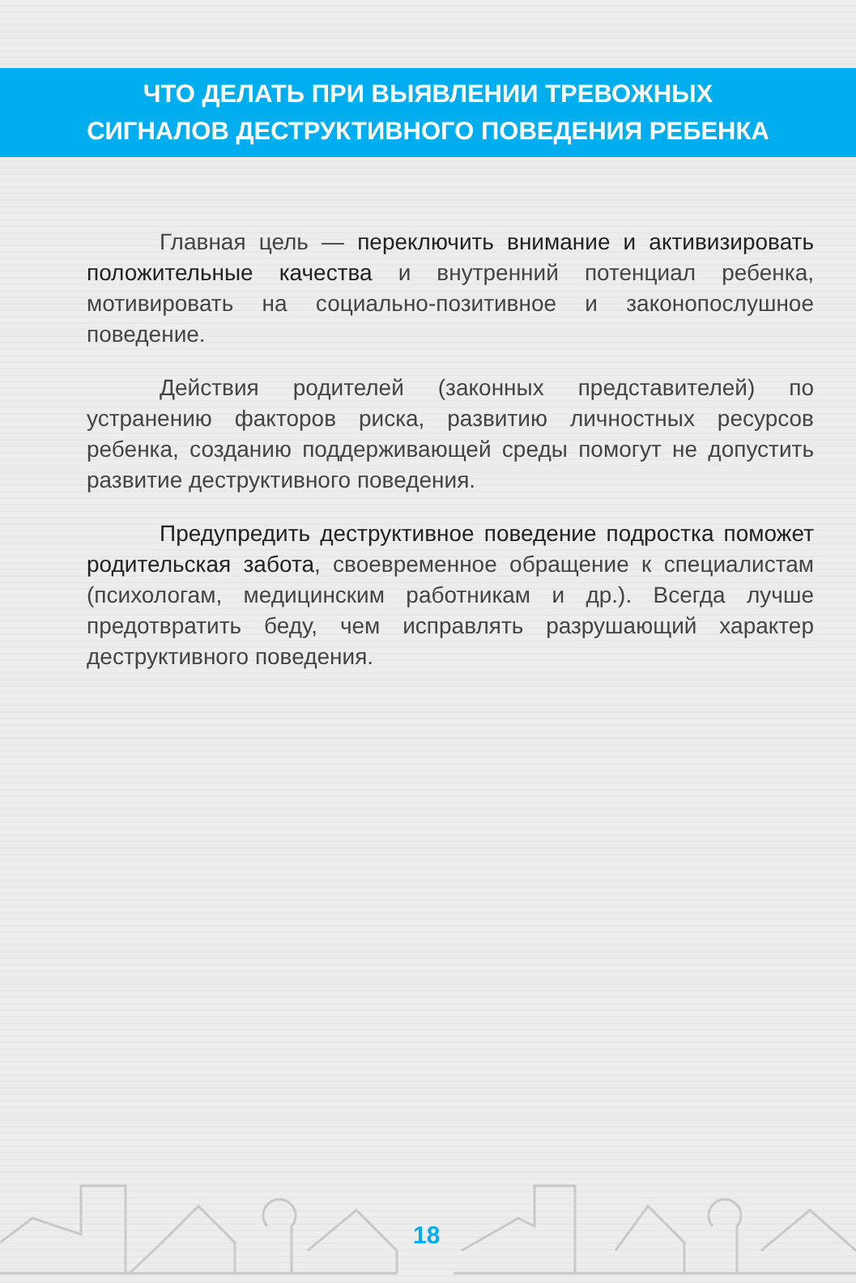ЧТО ДЕЛАТЬ ПРИ ВЫЯВЛЕНИИ ТРЕВОЖНЫХ
СИГНАЛОВ ДЕСТРУКТИВНОГО ПОВЕДЕНИЯ РЕБЕНКА
Главная цель — переключить внимание и активизировать положительные качества и внутренний потенциал ребенка, мотивировать на социально-позитивное и законопослушное поведение.
Действия родителей (законных представителей) по устранению факторов риска, развитию личностных ресурсов ребенка, созданию поддерживающей среды помогут не допустить развитие деструктивного поведения.
Предупредить деструктивное поведение подростка поможет родительская забота, своевременное обращение к специалистам (психологам, медицинским работникам и др.). Всегда лучше предотвратить беду, чем исправлять разрушающий характер деструктивного поведения.
18